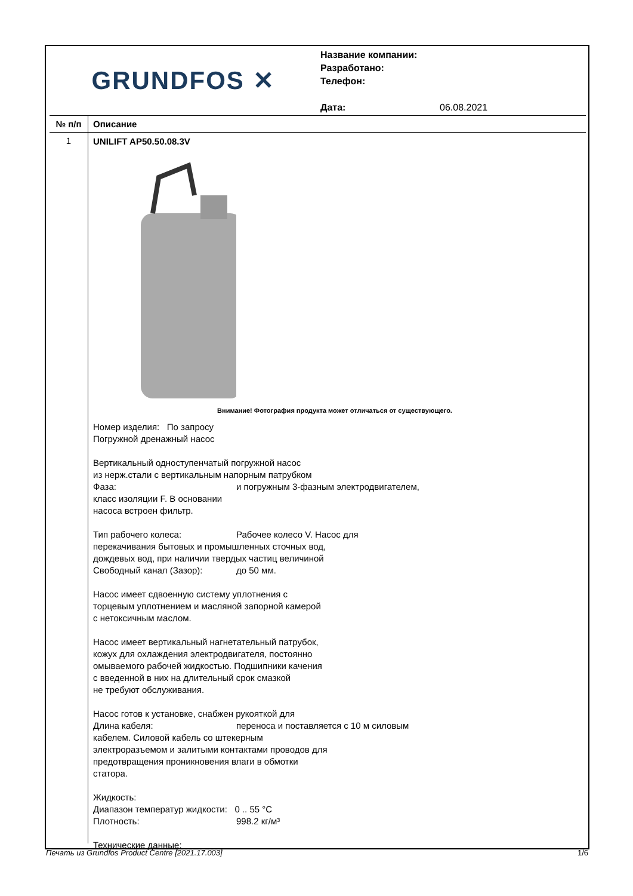GRUNDFOS ✕
Название компании:
Разработано:
Телефон:
Дата: 06.08.2021
№ п/п Описание
1
UNILIFT AP50.50.08.3V
Внимание! Фотография продукта может отличаться от существующего.
Номер изделия: По запросу
Погружной дренажный насос
Вертикальный одноступенчатый погружной насос
из нерж.стали с вертикальным напорным патрубком
Фаза: и погружным 3-фазным электродвигателем,
класс изоляции F. В основании
насоса встроен фильтр.
Тип рабочего колеса: Рабочее колесо V. Насос для
перекачивания бытовых и промышленных сточных вод,
дождевых вод, при наличии твердых частиц величиной
Свободный канал (Зазор): до 50 мм.
Насос имеет сдвоенную систему уплотнения с
торцевым уплотнением и масляной запорной камерой
с нетоксичным маслом.
Насос имеет вертикальный нагнетательный патрубок,
кожух для охлаждения электродвигателя, постоянно
омываемого рабочей жидкостью. Подшипники качения
с введенной в них на длительный срок смазкой
не требуют обслуживания.
Насос готов к установке, снабжен рукояткой для
Длина кабеля: переноса и поставляется с 10 м силовым
кабелем. Силовой кабель со штекерным
электроразъемом и залитыми контактами проводов для
предотвращения проникновения влаги в обмотки
статора.
Жидкость:
Диапазон температур жидкости: 0 .. 55 °C
Плотность: 998.2 кг/м³
Технические данные:
Печать из Grundfos Product Centre [2021.17.003] 1/6